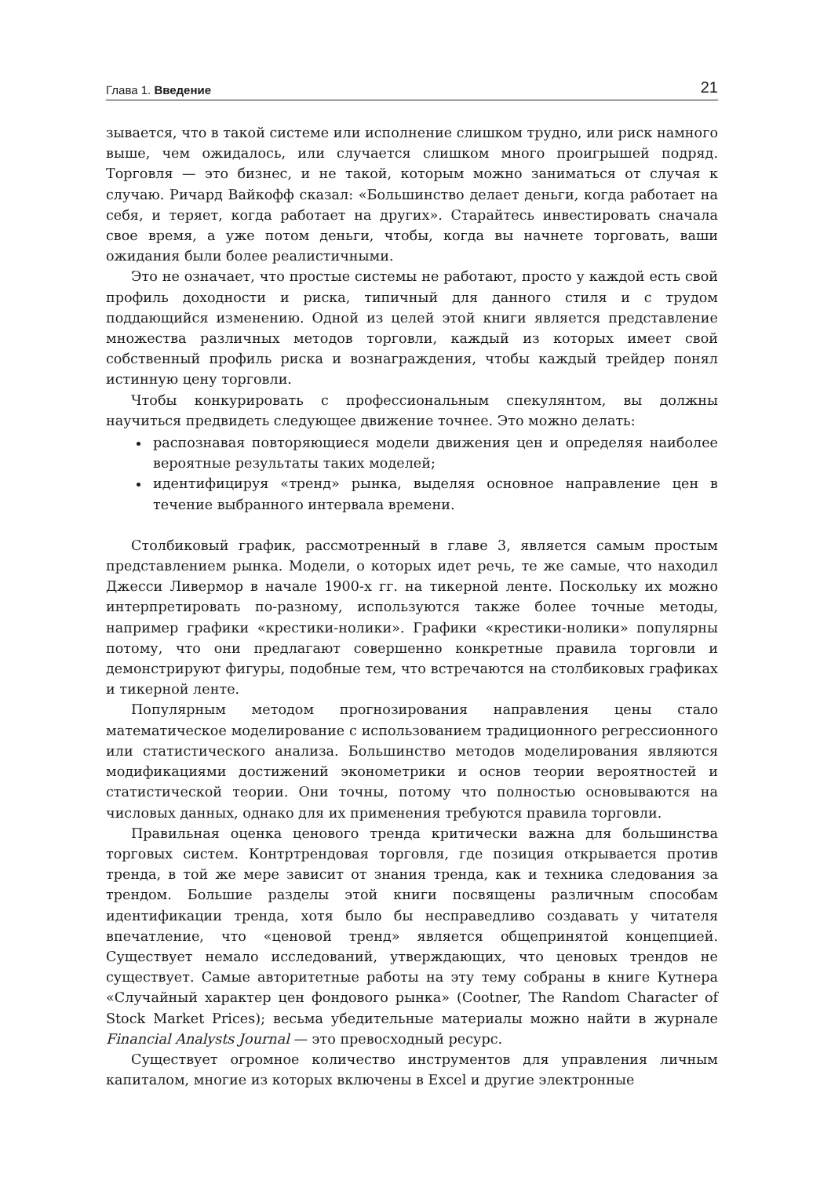Глава 1. Введение 21
зывается, что в такой системе или исполнение слишком трудно, или риск намного выше, чем ожидалось, или случается слишком много проигрышей подряд. Торговля — это бизнес, и не такой, которым можно заниматься от случая к случаю. Ричард Вайкофф сказал: «Большинство делает деньги, когда работает на себя, и теряет, когда работает на других». Старайтесь инвестировать сначала свое время, а уже потом деньги, чтобы, когда вы начнете торговать, ваши ожидания были более реалистичными.
Это не означает, что простые системы не работают, просто у каждой есть свой профиль доходности и риска, типичный для данного стиля и с трудом поддающийся изменению. Одной из целей этой книги является представление множества различных методов торговли, каждый из которых имеет свой собственный профиль риска и вознаграждения, чтобы каждый трейдер понял истинную цену торговли.
Чтобы конкурировать с профессиональным спекулянтом, вы должны научиться предвидеть следующее движение точнее. Это можно делать:
распознавая повторяющиеся модели движения цен и определяя наиболее вероятные результаты таких моделей;
идентифицируя «тренд» рынка, выделяя основное направление цен в течение выбранного интервала времени.
Столбиковый график, рассмотренный в главе 3, является самым простым представлением рынка. Модели, о которых идет речь, те же самые, что находил Джесси Ливермор в начале 1900-х гг. на тикерной ленте. Поскольку их можно интерпретировать по-разному, используются также более точные методы, например графики «крестики-нолики». Графики «крестики-нолики» популярны потому, что они предлагают совершенно конкретные правила торговли и демонстрируют фигуры, подобные тем, что встречаются на столбиковых графиках и тикерной ленте.
Популярным методом прогнозирования направления цены стало математическое моделирование с использованием традиционного регрессионного или статистического анализа. Большинство методов моделирования являются модификациями достижений эконометрики и основ теории вероятностей и статистической теории. Они точны, потому что полностью основываются на числовых данных, однако для их применения требуются правила торговли.
Правильная оценка ценового тренда критически важна для большинства торговых систем. Контртрендовая торговля, где позиция открывается против тренда, в той же мере зависит от знания тренда, как и техника следования за трендом. Большие разделы этой книги посвящены различным способам идентификации тренда, хотя было бы несправедливо создавать у читателя впечатление, что «ценовой тренд» является общепринятой концепцией. Существует немало исследований, утверждающих, что ценовых трендов не существует. Самые авторитетные работы на эту тему собраны в книге Кутнера «Случайный характер цен фондового рынка» (Cootner, The Random Character of Stock Market Prices); весьма убедительные материалы можно найти в журнале Financial Analysts Journal — это превосходный ресурс.
Существует огромное количество инструментов для управления личным капиталом, многие из которых включены в Excel и другие электронные